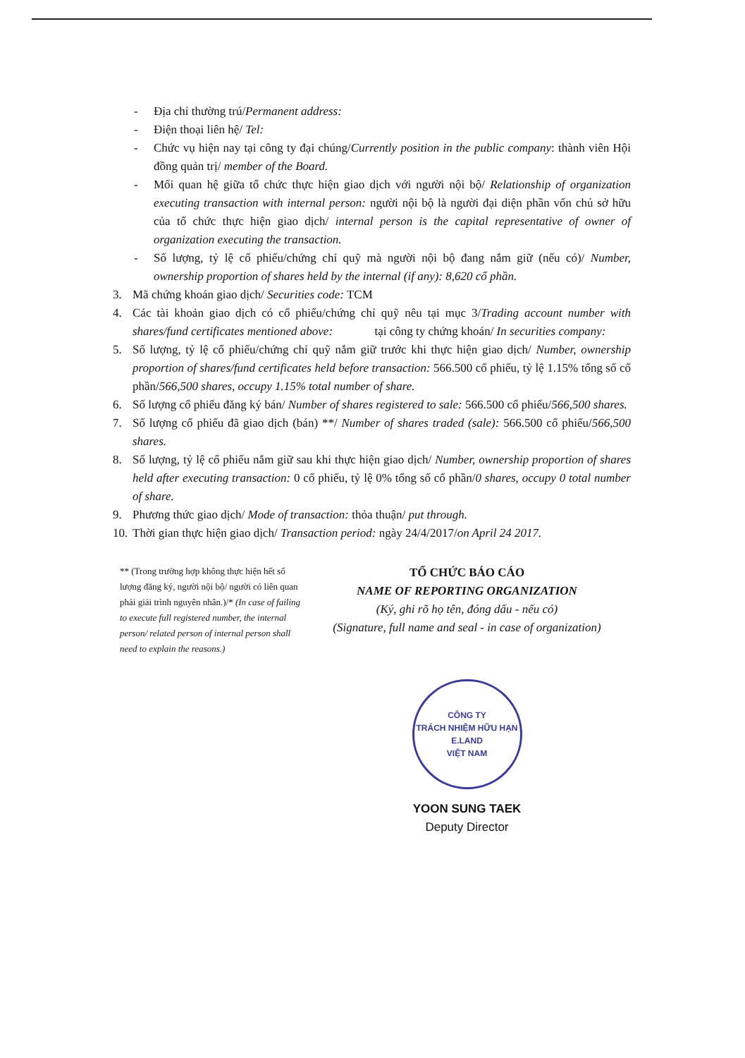- Địa chỉ thường trú/Permanent address:
- Điện thoại liên hệ/ Tel:
- Chức vụ hiện nay tại công ty đại chúng/Currently position in the public company: thành viên Hội đồng quản trị/ member of the Board.
- Mối quan hệ giữa tổ chức thực hiện giao dịch với người nội bộ/ Relationship of organization executing transaction with internal person: người nội bộ là người đại diện phần vốn chủ sở hữu của tổ chức thực hiện giao dịch/ internal person is the capital representative of owner of organization executing the transaction.
- Số lượng, tỷ lệ cổ phiếu/chứng chỉ quỹ mà người nội bộ đang nắm giữ (nếu có)/ Number, ownership proportion of shares held by the internal (if any): 8,620 cổ phần.
3. Mã chứng khoán giao dịch/ Securities code: TCM
4. Các tài khoản giao dịch có cổ phiếu/chứng chỉ quỹ nêu tại mục 3/Trading account number with shares/fund certificates mentioned above: tại công ty chứng khoán/ In securities company:
5. Số lượng, tỷ lệ cổ phiếu/chứng chỉ quỹ nắm giữ trước khi thực hiện giao dịch/ Number, ownership proportion of shares/fund certificates held before transaction: 566.500 cổ phiếu, tỷ lệ 1.15% tổng số cổ phần/566,500 shares, occupy 1.15% total number of share.
6. Số lượng cổ phiếu đăng ký bán/ Number of shares registered to sale: 566.500 cổ phiếu/566,500 shares.
7. Số lượng cổ phiếu đã giao dịch (bán) **/ Number of shares traded (sale): 566.500 cổ phiếu/566,500 shares.
8. Số lượng, tỷ lệ cổ phiếu nắm giữ sau khi thực hiện giao dịch/ Number, ownership proportion of shares held after executing transaction: 0 cổ phiếu, tỷ lệ 0% tổng số cổ phần/0 shares, occupy 0 total number of share.
9. Phương thức giao dịch/ Mode of transaction: thỏa thuận/ put through.
10.
Thời gian thực hiện giao dịch/ Transaction period: ngày 24/4/2017/on April 24 2017.
** (Trong trường hợp không thực hiện hết số lượng đăng ký, người nội bộ/ người có liên quan phải giải trình nguyên nhân.)/* (In case of failing to execute full registered number, the internal person/ related person of internal person shall need to explain the reasons.)
TỔ CHỨC BÁO CÁO
NAME OF REPORTING ORGANIZATION
(Ký, ghi rõ họ tên, đóng dấu - nếu có)
(Signature, full name and seal - in case of organization)
CÔNG TY
TRÁCH NHIỆM HỮU HẠN
E.LAND
VIỆT NAM
YOON SUNG TAEK
Deputy Director